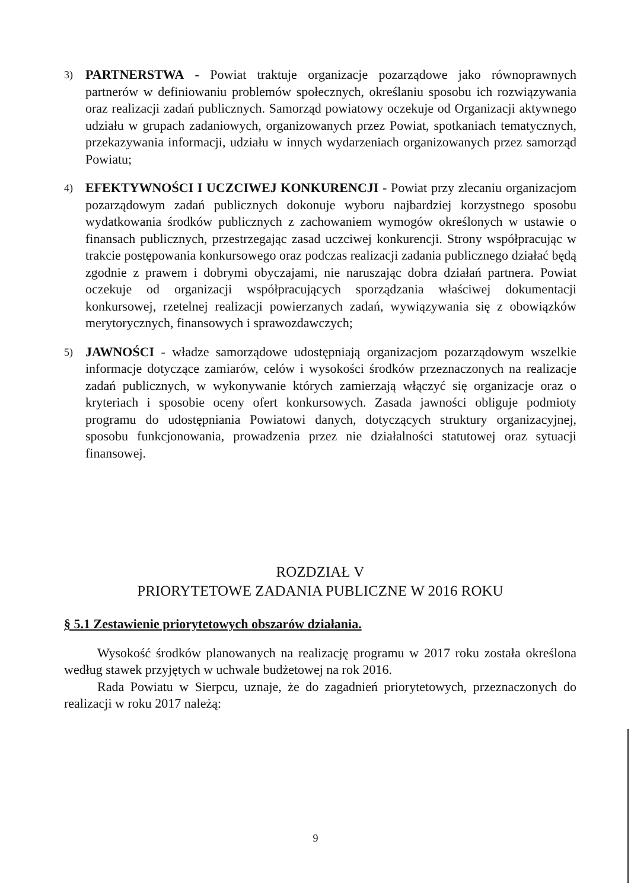3)
PARTNERSTWA - Powiat traktuje organizacje pozarządowe jako równoprawnych partnerów w definiowaniu problemów społecznych, określaniu sposobu ich rozwiązywania oraz realizacji zadań publicznych. Samorząd powiatowy oczekuje od Organizacji aktywnego udziału w grupach zadaniowych, organizowanych przez Powiat, spotkaniach tematycznych, przekazywania informacji, udziału w innych wydarzeniach organizowanych przez samorząd Powiatu;
4)
EFEKTYWNOŚCI I UCZCIWEJ KONKURENCJI - Powiat przy zlecaniu organizacjom pozarządowym zadań publicznych dokonuje wyboru najbardziej korzystnego sposobu wydatkowania środków publicznych z zachowaniem wymogów określonych w ustawie o finansach publicznych, przestrzegając zasad uczciwej konkurencji. Strony współpracując w trakcie postępowania konkursowego oraz podczas realizacji zadania publicznego działać będą zgodnie z prawem i dobrymi obyczajami, nie naruszając dobra działań partnera. Powiat oczekuje od organizacji współpracujących sporządzania właściwej dokumentacji konkursowej, rzetelnej realizacji powierzanych zadań, wywiązywania się z obowiązków merytorycznych, finansowych i sprawozdawczych;
5)
JAWNOŚCI - władze samorządowe udostępniają organizacjom pozarządowym wszelkie informacje dotyczące zamiarów, celów i wysokości środków przeznaczonych na realizacje zadań publicznych, w wykonywanie których zamierzają włączyć się organizacje oraz o kryteriach i sposobie oceny ofert konkursowych. Zasada jawności obliguje podmioty programu do udostępniania Powiatowi danych, dotyczących struktury organizacyjnej, sposobu funkcjonowania, prowadzenia przez nie działalności statutowej oraz sytuacji finansowej.
ROZDZIAŁ V
PRIORYTETOWE ZADANIA PUBLICZNE W 2016 ROKU
§ 5.1 Zestawienie priorytetowych obszarów działania.
Wysokość środków planowanych na realizację programu w 2017 roku została określona według stawek przyjętych w uchwale budżetowej na rok 2016.
Rada Powiatu w Sierpcu, uznaje, że do zagadnień priorytetowych, przeznaczonych do realizacji w roku 2017 należą:
9